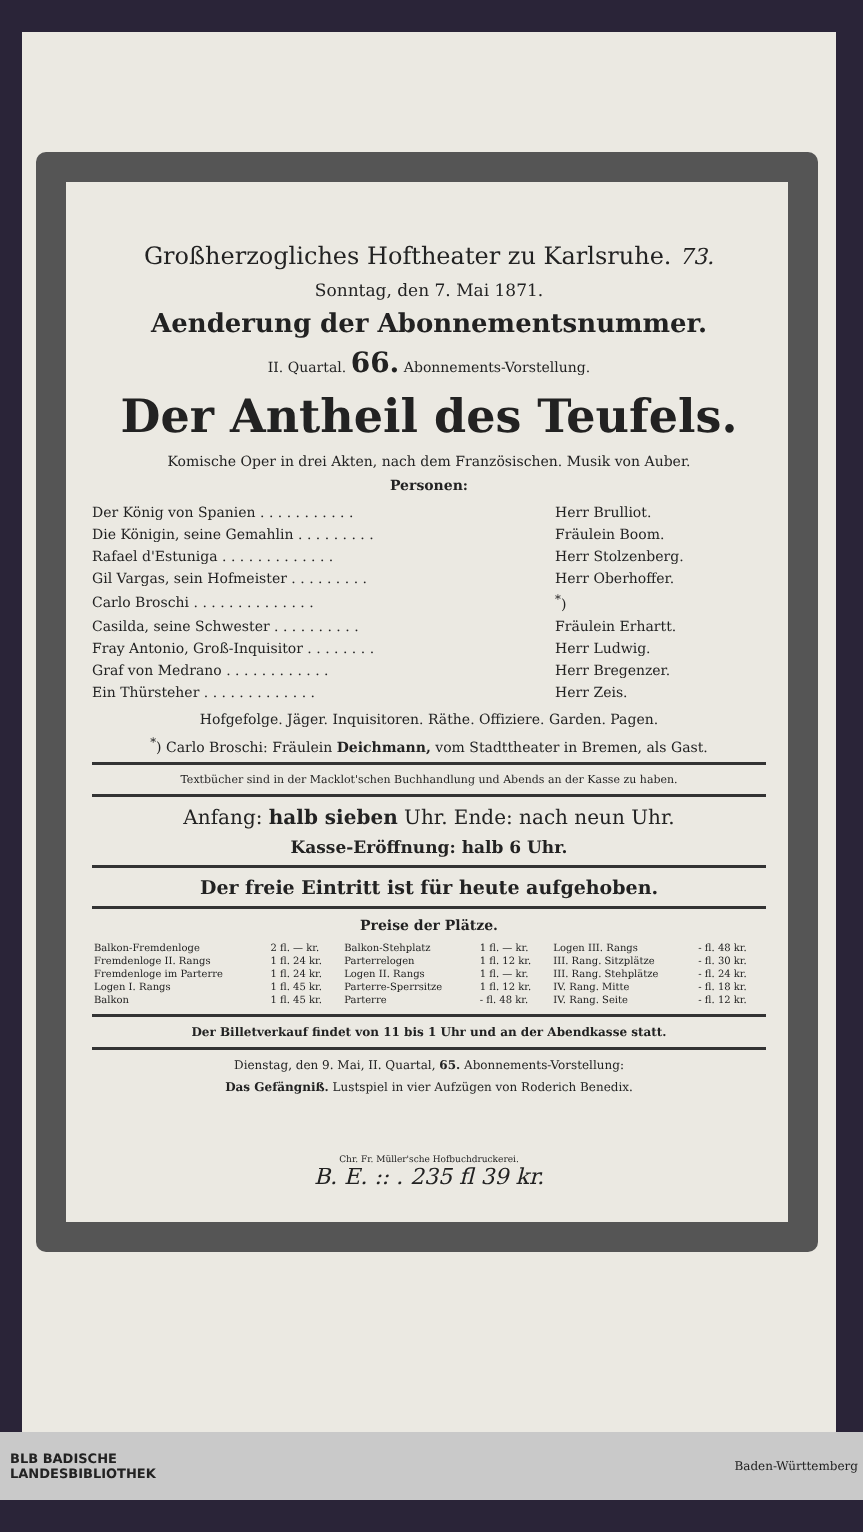Großherzogliches Hoftheater zu Karlsruhe. 73.
Sonntag, den 7. Mai 1871.
Aenderung der Abonnementsnummer.
II. Quartal. 66. Abonnements-Vorstellung.
Der Antheil des Teufels.
Komische Oper in drei Akten, nach dem Französischen. Musik von Auber.
Personen:
| Der König von Spanien . . . . . . . . . . . | Herr Brulliot. |
| Die Königin, seine Gemahlin . . . . . . . . . | Fräulein Boom. |
| Rafael d'Estuniga . . . . . . . . . . . . . | Herr Stolzenberg. |
| Gil Vargas, sein Hofmeister . . . . . . . . . | Herr Oberhoffer. |
| Carlo Broschi . . . . . . . . . . . . . . | <sup>*</sup>) |
| Casilda, seine Schwester . . . . . . . . . . | Fräulein Erhartt. |
| Fray Antonio, Groß-Inquisitor . . . . . . . . | Herr Ludwig. |
| Graf von Medrano . . . . . . . . . . . . | Herr Bregenzer. |
| Ein Thürsteher . . . . . . . . . . . . . | Herr Zeis. |
Hofgefolge. Jäger. Inquisitoren. Räthe. Offiziere. Garden. Pagen.
<sup>*</sup>) Carlo Broschi: Fräulein Deichmann, vom Stadttheater in Bremen, als Gast.
Textbücher sind in der Macklot'schen Buchhandlung und Abends an der Kasse zu haben.
Anfang: halb sieben Uhr. Ende: nach neun Uhr.
Kasse-Eröffnung: halb 6 Uhr.
Der freie Eintritt ist für heute aufgehoben.
Preise der Plätze.
| Balkon-Fremdenloge | 2 fl. — kr. | Balkon-Stehplatz | 1 fl. — kr. | Logen III. Rangs | - fl. 48 kr. |
| Fremdenloge II. Rangs | 1 fl. 24 kr. | Parterrelogen | 1 fl. 12 kr. | III. Rang. Sitzplätze | - fl. 30 kr. |
| Fremdenloge im Parterre | 1 fl. 24 kr. | Logen II. Rangs | 1 fl. — kr. | III. Rang. Stehplätze | - fl. 24 kr. |
| Logen I. Rangs | 1 fl. 45 kr. | Parterre-Sperrsitze | 1 fl. 12 kr. | IV. Rang. Mitte | - fl. 18 kr. |
| Balkon | 1 fl. 45 kr. | Parterre | - fl. 48 kr. | IV. Rang. Seite | - fl. 12 kr. |
Der Billetverkauf findet von 11 bis 1 Uhr und an der Abendkasse statt.
Dienstag, den 9. Mai, II. Quartal, 65. Abonnements-Vorstellung:
Das Gefängniß. Lustspiel in vier Aufzügen von Roderich Benedix.
Chr. Fr. Müller'sche Hofbuchdruckerei.
B. E. :: . 235 fl 39 kr.
BLB BADISCHE
LANDESBIBLIOTHEK
Baden-Württemberg